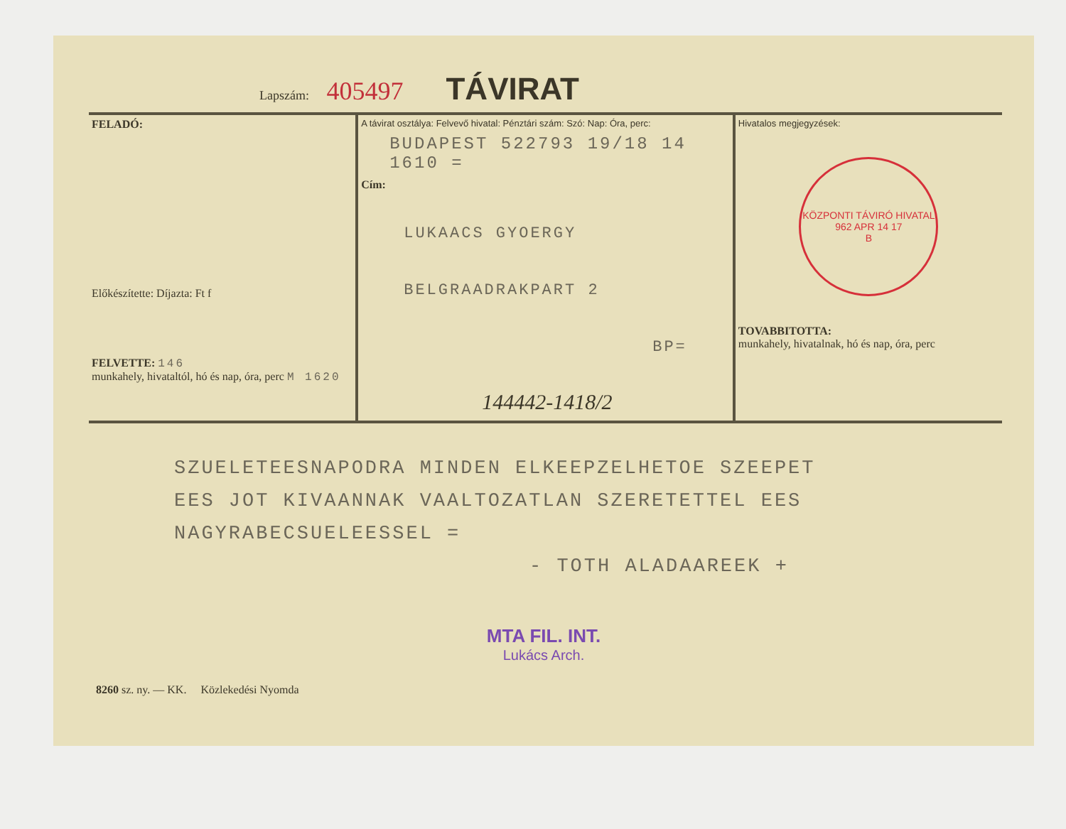Lapszám: 405497 TÁVIRAT
FELADÓ:
Előkészítette: Díjazta: Ft f
FELVETTE: 146
munkahely, hivataltól, hó és nap, óra, perc M 1620
A távirat osztálya: Felvevő hivatal: Pénztári szám: Szó: Nap: Óra, perc:
BUDAPEST 522793 19/18 14 1610 =
Cím:
LUKAACS GYOERGY
BELGRAADRAKPART 2
BP=
144442-1418/2
Hivatalos megjegyzések:
KÖZPONTI TÁVIRÓ HIVATAL
962 APR 14 17
B
TOVABBITOTTA:
munkahely, hivatalnak, hó és nap, óra, perc
SZUELETEESNAPODRA MINDEN ELKEEPZELHETOE SZEEPET
EES JOT KIVAANNAK VAALTOZATLAN SZERETETTEL EES
NAGYRABECSUELEESSEL =
- TOTH ALADAAREEK +
MTA FIL. INT.
Lukács Arch.
8260 sz. ny. — KK. Közlekedési Nyomda